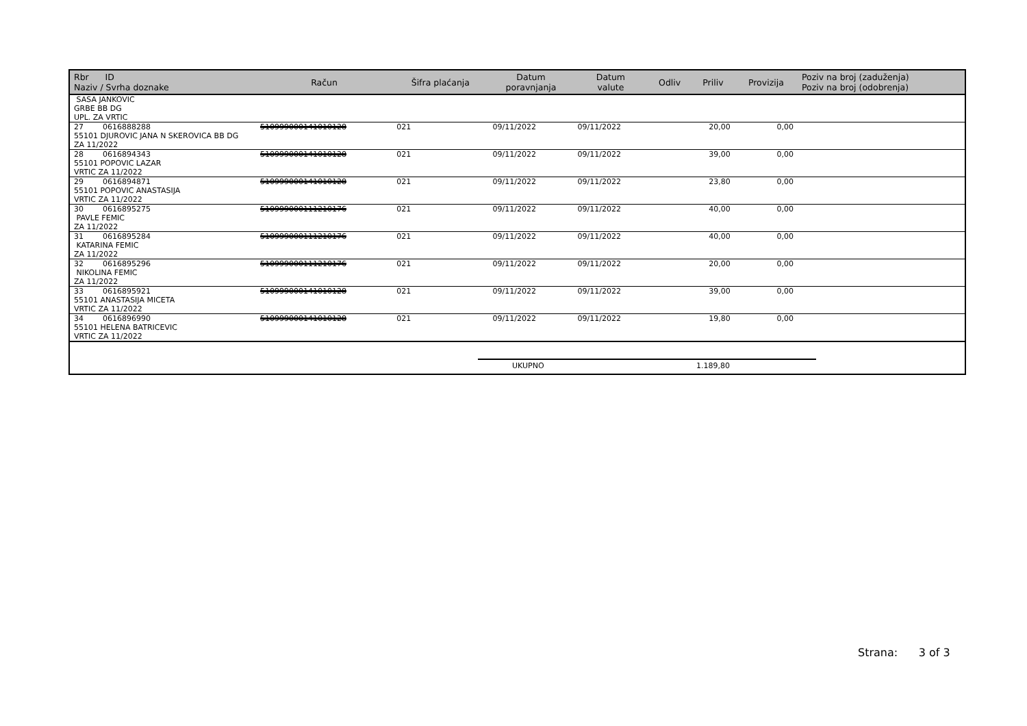| Rbr ID Naziv / Svrha doznake | Račun | Šifra plaćanja | Datum poravnjanja | Datum valute | Odliv | Priliv | Provizija | Poziv na broj (zaduženja) Poziv na broj (odobrenja) |
| --- | --- | --- | --- | --- | --- | --- | --- | --- |
| SASA JANKOVIC GRBE BB DG UPL. ZA VRTIC | | | | | | | | |
| 27 0616888288 55101 DJUROVIC JANA N SKEROVICA BB DG ZA 11/2022 | 510999000141010128 | 021 | 09/11/2022 | 09/11/2022 | | 20,00 | 0,00 | |
| 28 0616894343 55101 POPOVIC LAZAR VRTIC ZA 11/2022 | 510999000141010128 | 021 | 09/11/2022 | 09/11/2022 | | 39,00 | 0,00 | |
| 29 0616894871 55101 POPOVIC ANASTASIJA VRTIC ZA 11/2022 | 510999000141010128 | 021 | 09/11/2022 | 09/11/2022 | | 23,80 | 0,00 | |
| 30 0616895275 PAVLE FEMIC ZA 11/2022 | 510999000111210176 | 021 | 09/11/2022 | 09/11/2022 | | 40,00 | 0,00 | |
| 31 0616895284 KATARINA FEMIC ZA 11/2022 | 510999000111210176 | 021 | 09/11/2022 | 09/11/2022 | | 40,00 | 0,00 | |
| 32 0616895296 NIKOLINA FEMIC ZA 11/2022 | 510999000111210176 | 021 | 09/11/2022 | 09/11/2022 | | 20,00 | 0,00 | |
| 33 0616895921 55101 ANASTASIJA MICETA VRTIC ZA 11/2022 | 510999000141010128 | 021 | 09/11/2022 | 09/11/2022 | | 39,00 | 0,00 | |
| 34 0616896990 55101 HELENA BATRICEVIC VRTIC ZA 11/2022 | 510999000141010128 | 021 | 09/11/2022 | 09/11/2022 | | 19,80 | 0,00 | |
UKUPNO 1.189,80
Strana: 3 of 3